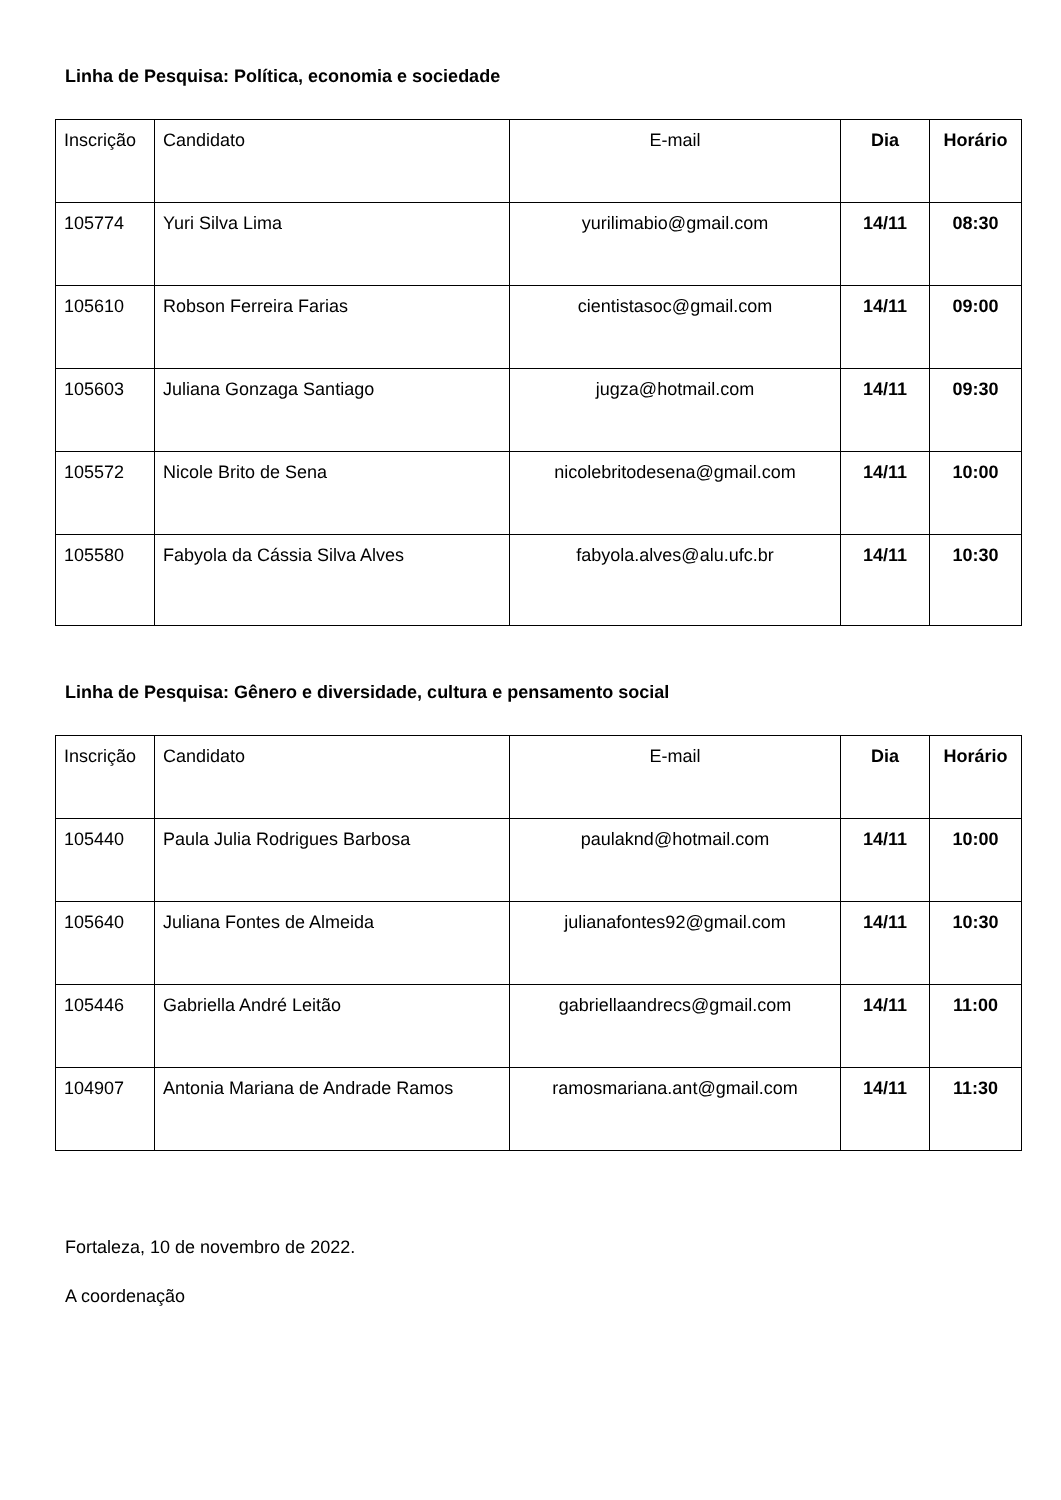Linha de Pesquisa: Política, economia e sociedade
| Inscrição | Candidato | E-mail | Dia | Horário |
| --- | --- | --- | --- | --- |
| 105774 | Yuri Silva Lima | yurilimabio@gmail.com | 14/11 | 08:30 |
| 105610 | Robson Ferreira Farias | cientistasoc@gmail.com | 14/11 | 09:00 |
| 105603 | Juliana Gonzaga Santiago | jugza@hotmail.com | 14/11 | 09:30 |
| 105572 | Nicole Brito de Sena | nicolebritodesena@gmail.com | 14/11 | 10:00 |
| 105580 | Fabyola da Cássia Silva Alves | fabyola.alves@alu.ufc.br | 14/11 | 10:30 |
Linha de Pesquisa: Gênero e diversidade, cultura e pensamento social
| Inscrição | Candidato | E-mail | Dia | Horário |
| --- | --- | --- | --- | --- |
| 105440 | Paula Julia Rodrigues Barbosa | paulaknd@hotmail.com | 14/11 | 10:00 |
| 105640 | Juliana Fontes de Almeida | julianafontes92@gmail.com | 14/11 | 10:30 |
| 105446 | Gabriella André Leitão | gabriellaandrecs@gmail.com | 14/11 | 11:00 |
| 104907 | Antonia Mariana de Andrade Ramos | ramosmariana.ant@gmail.com | 14/11 | 11:30 |
Fortaleza, 10 de novembro de 2022.
A coordenação